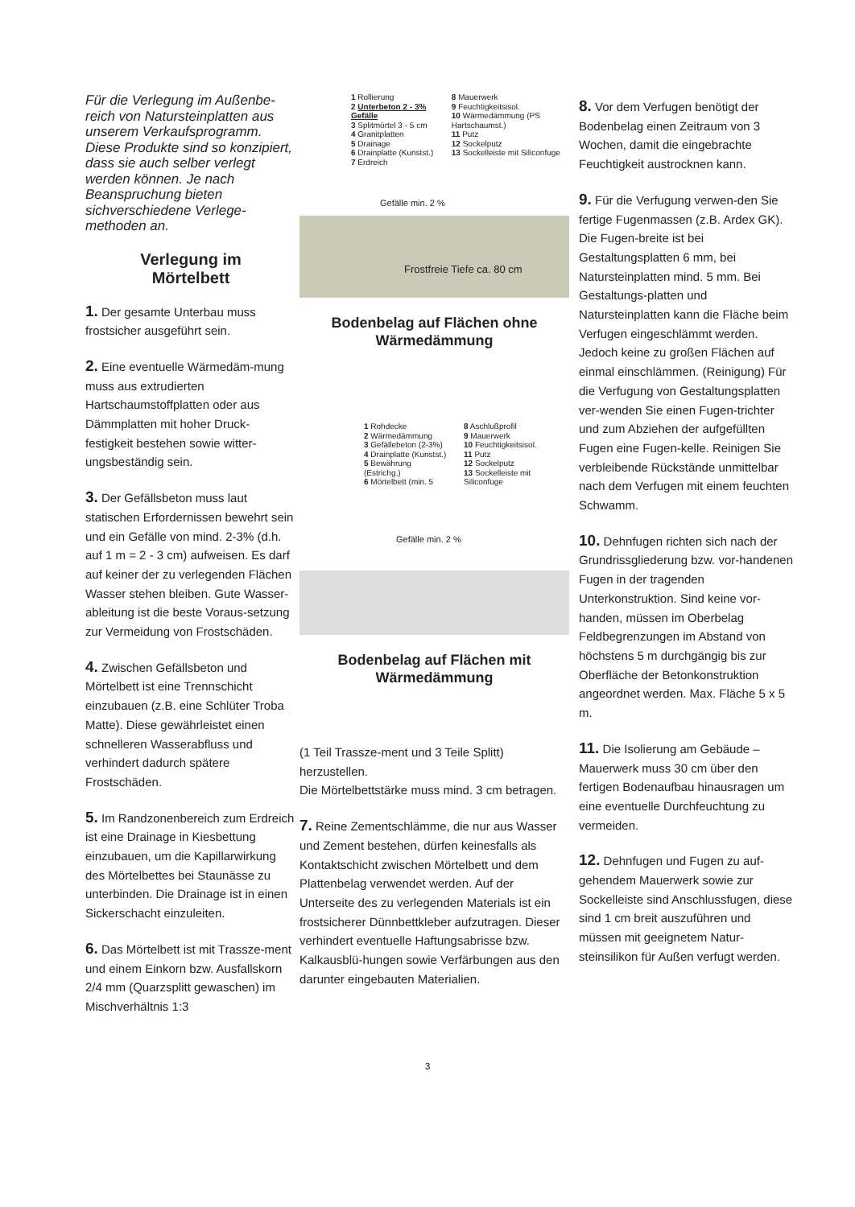Für die Verlegung im Außenbe-reich von Natursteinplatten aus unserem Verkaufsprogramm. Diese Produkte sind so konzipiert, dass sie auch selber verlegt werden können. Je nach Beanspruchung bieten sichverschiedene Verlege-methoden an.
Verlegung im
Mörtelbett
1. Der gesamte Unterbau muss frostsicher ausgeführt sein.
2. Eine eventuelle Wärmedäm-mung muss aus extrudierten Hartschaumstoffplatten oder aus Dämmplatten mit hoher Druck-festigkeit bestehen sowie witter-ungsbeständig sein.
3. Der Gefällsbeton muss laut statischen Erfordernissen bewehrt sein und ein Gefälle von mind. 2-3% (d.h. auf 1 m = 2 - 3 cm) aufweisen. Es darf auf keiner der zu verlegenden Flächen Wasser stehen bleiben. Gute Wasser-ableitung ist die beste Voraus-setzung zur Vermeidung von Frostschäden.
4. Zwischen Gefällsbeton und Mörtelbett ist eine Trennschicht einzubauen (z.B. eine Schlüter Troba Matte). Diese gewährleistet einen schnelleren Wasserabfluss und verhindert dadurch spätere Frostschäden.
5. Im Randzonenbereich zum Erdreich ist eine Drainage in Kiesbettung einzubauen, um die Kapillarwirkung des Mörtelbettes bei Staunässe zu unterbinden. Die Drainage ist in einen Sickerschacht einzuleiten.
6. Das Mörtelbett ist mit Trassze-ment und einem Einkorn bzw. Ausfallskorn 2/4 mm (Quarzsplitt gewaschen) im Mischverhältnis 1:3
1 Rollierung
2 Unterbeton 2 - 3% Gefälle
3 Splitmörtel 3 - 5 cm
4 Granitplatten
5 Drainage
6 Drainplatte (Kunstst.)
7 Erdreich
8 Mauerwerk
9 Feuchtigkeitsisol.
10 Wärmedämmung (PS Hartschaumst.)
11 Putz
12 Sockelputz
13 Sockelleiste mit Siliconfuge
Gefälle min. 2 %
Frostfreie Tiefe ca. 80 cm
Bodenbelag auf Flächen ohne
Wärmedämmung
1 Rohdecke
2 Wärmedämmung
3 Gefällebeton (2-3%)
4 Drainplatte (Kunstst.)
5 Bewährung (Estrichg.)
6 Mörtelbett (min. 5
8 Aschlußprofil
9 Mauerwerk
10 Feuchtigkeitsisol.
11 Putz
12 Sockelputz
13 Sockelleiste mit Siliconfuge
Gefälle min. 2 %
Bodenbelag auf Flächen mit
Wärmedämmung
(1 Teil Trassze-ment und 3 Teile Splitt) herzustellen.
Die Mörtelbettstärke muss mind. 3 cm betragen.
7. Reine Zementschlämme, die nur aus Wasser und Zement bestehen, dürfen keinesfalls als Kontaktschicht zwischen Mörtelbett und dem Plattenbelag verwendet werden. Auf der Unterseite des zu verlegenden Materials ist ein frostsicherer Dünnbettkleber aufzutragen. Dieser verhindert eventuelle Haftungsabrisse bzw. Kalkausblü-hungen sowie Verfärbungen aus den darunter eingebauten Materialien.
8. Vor dem Verfugen benötigt der Bodenbelag einen Zeitraum von 3 Wochen, damit die eingebrachte Feuchtigkeit austrocknen kann.
9. Für die Verfugung verwen-den Sie fertige Fugenmassen (z.B. Ardex GK). Die Fugen-breite ist bei Gestaltungsplatten 6 mm, bei Natursteinplatten mind. 5 mm. Bei Gestaltungs-platten und Natursteinplatten kann die Fläche beim Verfugen eingeschlämmt werden. Jedoch keine zu großen Flächen auf einmal einschlämmen. (Reinigung) Für die Verfugung von Gestaltungsplatten ver-wenden Sie einen Fugen-trichter und zum Abziehen der aufgefüllten Fugen eine Fugen-kelle. Reinigen Sie verbleibende Rückstände unmittelbar nach dem Verfugen mit einem feuchten Schwamm.
10. Dehnfugen richten sich nach der Grundrissgliederung bzw. vor-handenen Fugen in der tragenden Unterkonstruktion. Sind keine vor-handen, müssen im Oberbelag Feldbegrenzungen im Abstand von höchstens 5 m durchgängig bis zur Oberfläche der Betonkonstruktion angeordnet werden. Max. Fläche 5 x 5 m.
11. Die Isolierung am Gebäude – Mauerwerk muss 30 cm über den fertigen Bodenaufbau hinausragen um eine eventuelle Durchfeuchtung zu vermeiden.
12. Dehnfugen und Fugen zu auf-gehendem Mauerwerk sowie zur Sockelleiste sind Anschlussfugen, diese sind 1 cm breit auszuführen und müssen mit geeignetem Natur-steinsilikon für Außen verfugt werden.
3